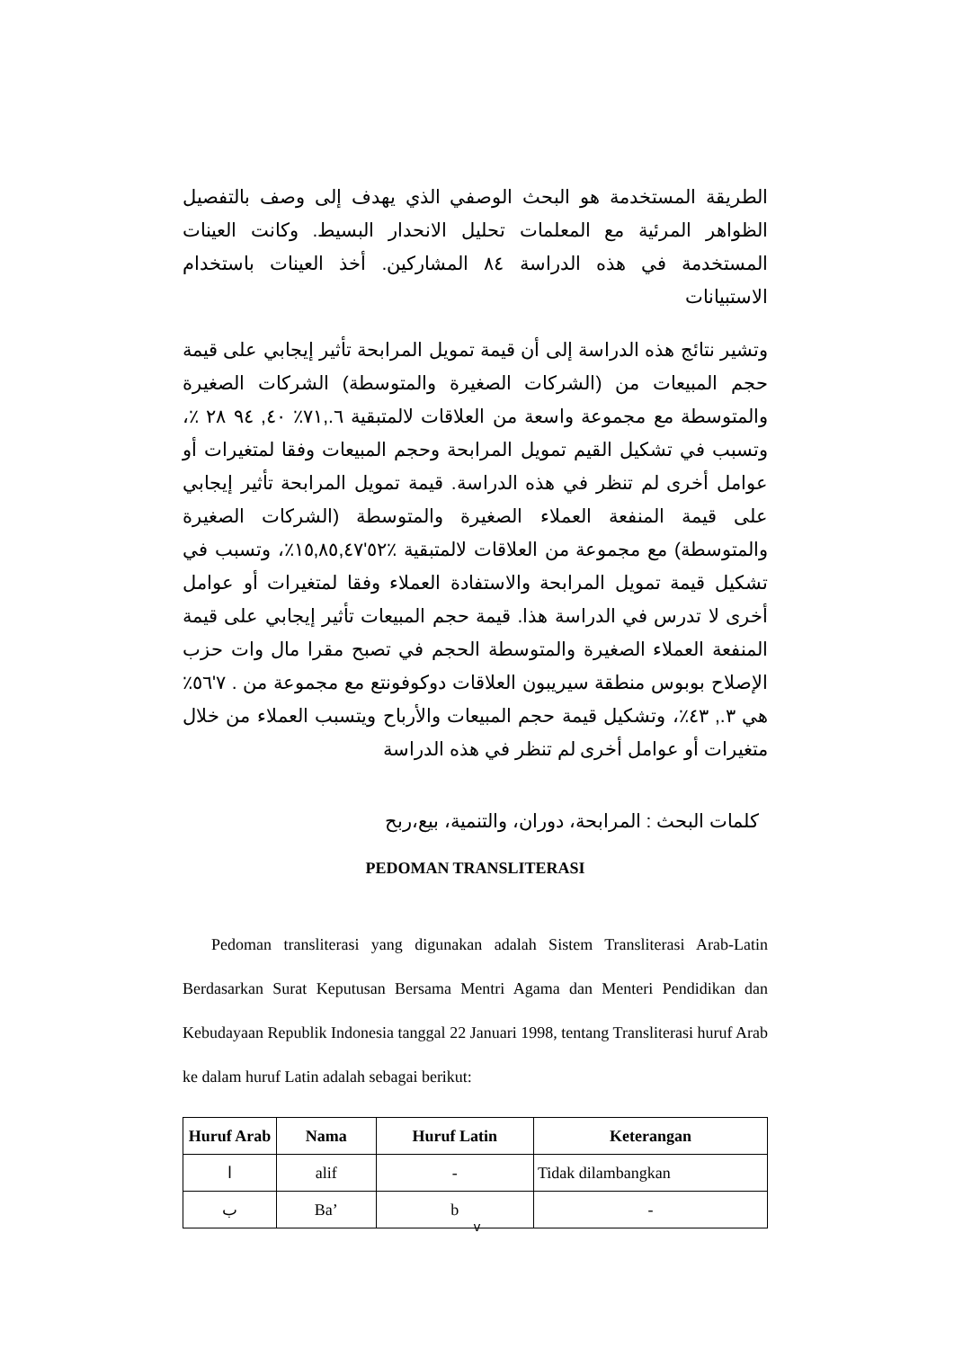الطريقة المستخدمة هو البحث الوصفي الذي يهدف إلى وصف بالتفصيل الظواهر المرئية مع المعلمات تحليل الانحدار البسيط. وكانت العينات المستخدمة في هذه الدراسة ٨٤ المشاركين. أخذ العينات باستخدام الاستبيانات
وتشير نتائج هذه الدراسة إلى أن قيمة تمويل المرابحة تأثير إيجابي على قيمة حجم المبيعات من (الشركات الصغيرة والمتوسطة) الشركات الصغيرة والمتوسطة مع مجموعة واسعة من العلاقات لالمتبقية ٦.,٧١٪ ٤٠, ٩٤ ٢٨ ٪، وتسبب في تشكيل القيم تمويل المرابحة وحجم المبيعات وفقا لمتغيرات أو عوامل أخرى لم تنظر في هذه الدراسة. قيمة تمويل المرابحة تأثير إيجابي على قيمة المنفعة العملاء الصغيرة والمتوسطة (الشركات الصغيرة والمتوسطة) مع مجموعة من العلاقات لالمتبقية ٪٥٢'١٥,٨٥,٤٧٪، وتسبب في تشكيل قيمة تمويل المرابحة والاستفادة العملاء وفقا لمتغيرات أو عوامل أخرى لا تدرس في الدراسة هذا. قيمة حجم المبيعات تأثير إيجابي على قيمة المنفعة العملاء الصغيرة والمتوسطة الحجم في تصبح مقرا مال وات حزب الإصلاح بوبوس منطقة سيريبون العلاقات دوكوفونتع مع مجموعة من . ٧'٥٦٪ هي ٣., ٤٣٪، وتشكيل قيمة حجم المبيعات والأرباح ويتسبب العملاء من خلال متغيرات أو عوامل أخرى لم تنظر في هذه الدراسة
كلمات البحث : المرابحة، دوران، والتنمية، بيع،ربح
PEDOMAN TRANSLITERASI
Pedoman transliterasi yang digunakan adalah Sistem Transliterasi Arab-Latin Berdasarkan Surat Keputusan Bersama Mentri Agama dan Menteri Pendidikan dan Kebudayaan Republik Indonesia tanggal 22 Januari 1998, tentang Transliterasi huruf Arab ke dalam huruf Latin adalah sebagai berikut:
| Huruf Arab | Nama | Huruf Latin | Keterangan |
| --- | --- | --- | --- |
| ا | alif | - | Tidak dilambangkan |
| ب | Ba’ | b | - |
v